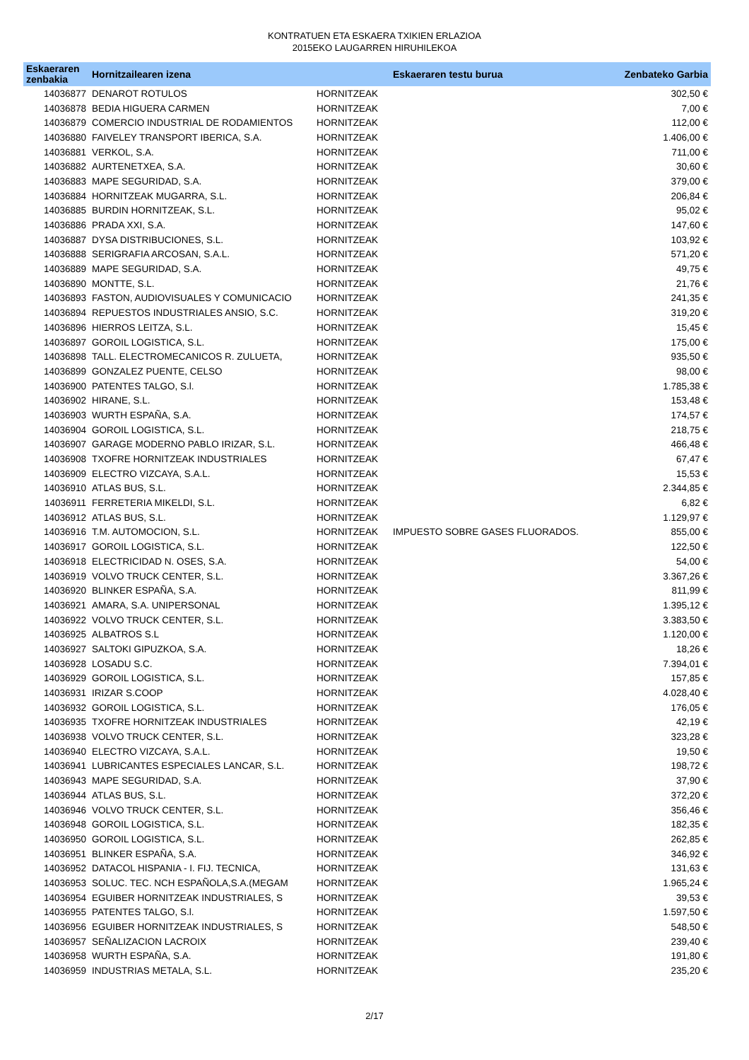KONTRATUEN ETA ESKAERA TXIKIEN ERLAZIOA
2015EKO LAUGARREN HIRUHILEKOA
| Eskaeraren zenbakia | Hornitzailearen izena | | Eskaeraren testu burua | Zenbateko Garbia |
| --- | --- | --- | --- | --- |
| 14036877 | DENAROT ROTULOS | HORNITZEAK | | 302,50 € |
| 14036878 | BEDIA HIGUERA CARMEN | HORNITZEAK | | 7,00 € |
| 14036879 | COMERCIO INDUSTRIAL DE RODAMIENTOS | HORNITZEAK | | 112,00 € |
| 14036880 | FAIVELEY TRANSPORT IBERICA, S.A. | HORNITZEAK | | 1.406,00 € |
| 14036881 | VERKOL, S.A. | HORNITZEAK | | 711,00 € |
| 14036882 | AURTENETXEA, S.A. | HORNITZEAK | | 30,60 € |
| 14036883 | MAPE SEGURIDAD, S.A. | HORNITZEAK | | 379,00 € |
| 14036884 | HORNITZEAK MUGARRA, S.L. | HORNITZEAK | | 206,84 € |
| 14036885 | BURDIN HORNITZEAK, S.L. | HORNITZEAK | | 95,02 € |
| 14036886 | PRADA XXI, S.A. | HORNITZEAK | | 147,60 € |
| 14036887 | DYSA DISTRIBUCIONES, S.L. | HORNITZEAK | | 103,92 € |
| 14036888 | SERIGRAFIA ARCOSAN, S.A.L. | HORNITZEAK | | 571,20 € |
| 14036889 | MAPE SEGURIDAD, S.A. | HORNITZEAK | | 49,75 € |
| 14036890 | MONTTE, S.L. | HORNITZEAK | | 21,76 € |
| 14036893 | FASTON, AUDIOVISUALES Y COMUNICACIO | HORNITZEAK | | 241,35 € |
| 14036894 | REPUESTOS INDUSTRIALES ANSIO, S.C. | HORNITZEAK | | 319,20 € |
| 14036896 | HIERROS LEITZA, S.L. | HORNITZEAK | | 15,45 € |
| 14036897 | GOROIL LOGISTICA, S.L. | HORNITZEAK | | 175,00 € |
| 14036898 | TALL. ELECTROMECANICOS R. ZULUETA, | HORNITZEAK | | 935,50 € |
| 14036899 | GONZALEZ PUENTE, CELSO | HORNITZEAK | | 98,00 € |
| 14036900 | PATENTES TALGO, S.l. | HORNITZEAK | | 1.785,38 € |
| 14036902 | HIRANE, S.L. | HORNITZEAK | | 153,48 € |
| 14036903 | WURTH ESPAÑA, S.A. | HORNITZEAK | | 174,57 € |
| 14036904 | GOROIL LOGISTICA, S.L. | HORNITZEAK | | 218,75 € |
| 14036907 | GARAGE MODERNO PABLO IRIZAR, S.L. | HORNITZEAK | | 466,48 € |
| 14036908 | TXOFRE HORNITZEAK INDUSTRIALES | HORNITZEAK | | 67,47 € |
| 14036909 | ELECTRO VIZCAYA, S.A.L. | HORNITZEAK | | 15,53 € |
| 14036910 | ATLAS BUS, S.L. | HORNITZEAK | | 2.344,85 € |
| 14036911 | FERRETERIA MIKELDI, S.L. | HORNITZEAK | | 6,82 € |
| 14036912 | ATLAS BUS, S.L. | HORNITZEAK | | 1.129,97 € |
| 14036916 | T.M. AUTOMOCION, S.L. | HORNITZEAK | IMPUESTO SOBRE GASES FLUORADOS. | 855,00 € |
| 14036917 | GOROIL LOGISTICA, S.L. | HORNITZEAK | | 122,50 € |
| 14036918 | ELECTRICIDAD N. OSES, S.A. | HORNITZEAK | | 54,00 € |
| 14036919 | VOLVO TRUCK CENTER, S.L. | HORNITZEAK | | 3.367,26 € |
| 14036920 | BLINKER ESPAÑA, S.A. | HORNITZEAK | | 811,99 € |
| 14036921 | AMARA, S.A. UNIPERSONAL | HORNITZEAK | | 1.395,12 € |
| 14036922 | VOLVO TRUCK CENTER, S.L. | HORNITZEAK | | 3.383,50 € |
| 14036925 | ALBATROS S.L | HORNITZEAK | | 1.120,00 € |
| 14036927 | SALTOKI GIPUZKOA, S.A. | HORNITZEAK | | 18,26 € |
| 14036928 | LOSADU S.C. | HORNITZEAK | | 7.394,01 € |
| 14036929 | GOROIL LOGISTICA, S.L. | HORNITZEAK | | 157,85 € |
| 14036931 | IRIZAR S.COOP | HORNITZEAK | | 4.028,40 € |
| 14036932 | GOROIL LOGISTICA, S.L. | HORNITZEAK | | 176,05 € |
| 14036935 | TXOFRE HORNITZEAK INDUSTRIALES | HORNITZEAK | | 42,19 € |
| 14036938 | VOLVO TRUCK CENTER, S.L. | HORNITZEAK | | 323,28 € |
| 14036940 | ELECTRO VIZCAYA, S.A.L. | HORNITZEAK | | 19,50 € |
| 14036941 | LUBRICANTES ESPECIALES LANCAR, S.L. | HORNITZEAK | | 198,72 € |
| 14036943 | MAPE SEGURIDAD, S.A. | HORNITZEAK | | 37,90 € |
| 14036944 | ATLAS BUS, S.L. | HORNITZEAK | | 372,20 € |
| 14036946 | VOLVO TRUCK CENTER, S.L. | HORNITZEAK | | 356,46 € |
| 14036948 | GOROIL LOGISTICA, S.L. | HORNITZEAK | | 182,35 € |
| 14036950 | GOROIL LOGISTICA, S.L. | HORNITZEAK | | 262,85 € |
| 14036951 | BLINKER ESPAÑA, S.A. | HORNITZEAK | | 346,92 € |
| 14036952 | DATACOL HISPANIA - I. FIJ. TECNICA, | HORNITZEAK | | 131,63 € |
| 14036953 | SOLUC. TEC. NCH ESPAÑOLA,S.A.(MEGAM | HORNITZEAK | | 1.965,24 € |
| 14036954 | EGUIBER HORNITZEAK INDUSTRIALES, S | HORNITZEAK | | 39,53 € |
| 14036955 | PATENTES TALGO, S.l. | HORNITZEAK | | 1.597,50 € |
| 14036956 | EGUIBER HORNITZEAK INDUSTRIALES, S | HORNITZEAK | | 548,50 € |
| 14036957 | SEÑALIZACION LACROIX | HORNITZEAK | | 239,40 € |
| 14036958 | WURTH ESPAÑA, S.A. | HORNITZEAK | | 191,80 € |
| 14036959 | INDUSTRIAS METALA, S.L. | HORNITZEAK | | 235,20 € |
2/17